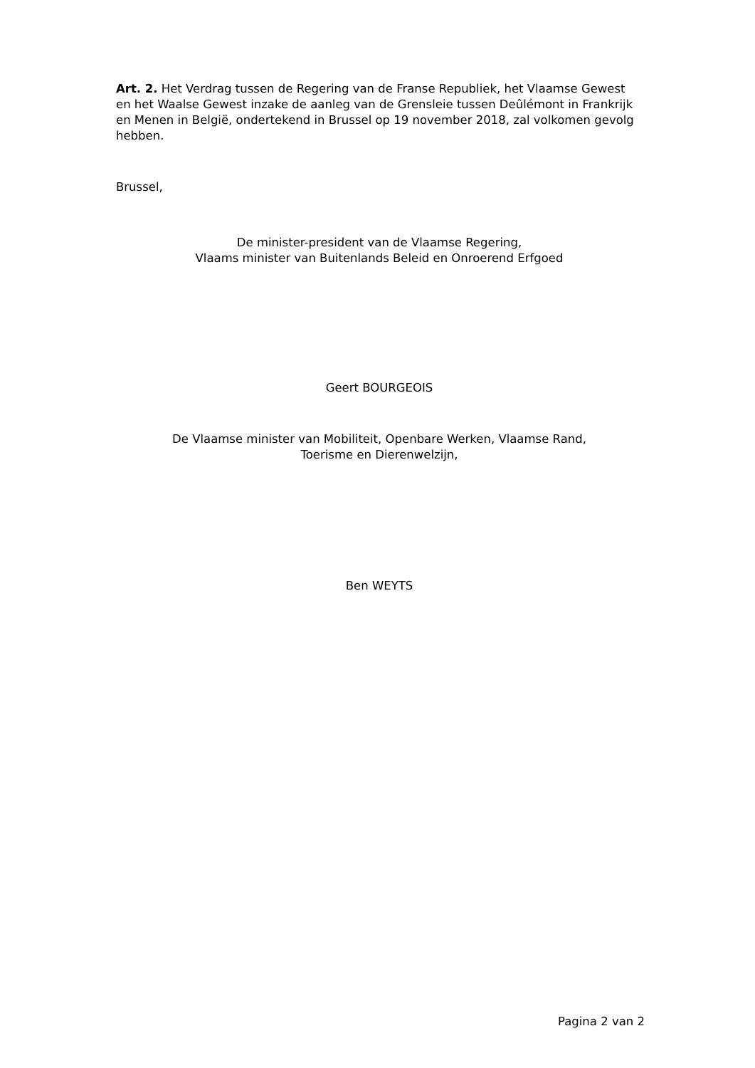Art. 2. Het Verdrag tussen de Regering van de Franse Republiek, het Vlaamse Gewest en het Waalse Gewest inzake de aanleg van de Grensleie tussen Deûlémont in Frankrijk en Menen in België, ondertekend in Brussel op 19 november 2018, zal volkomen gevolg hebben.
Brussel,
De minister-president van de Vlaamse Regering,
Vlaams minister van Buitenlands Beleid en Onroerend Erfgoed
Geert BOURGEOIS
De Vlaamse minister van Mobiliteit, Openbare Werken, Vlaamse Rand,
Toerisme en Dierenwelzijn,
Ben WEYTS
Pagina 2 van 2